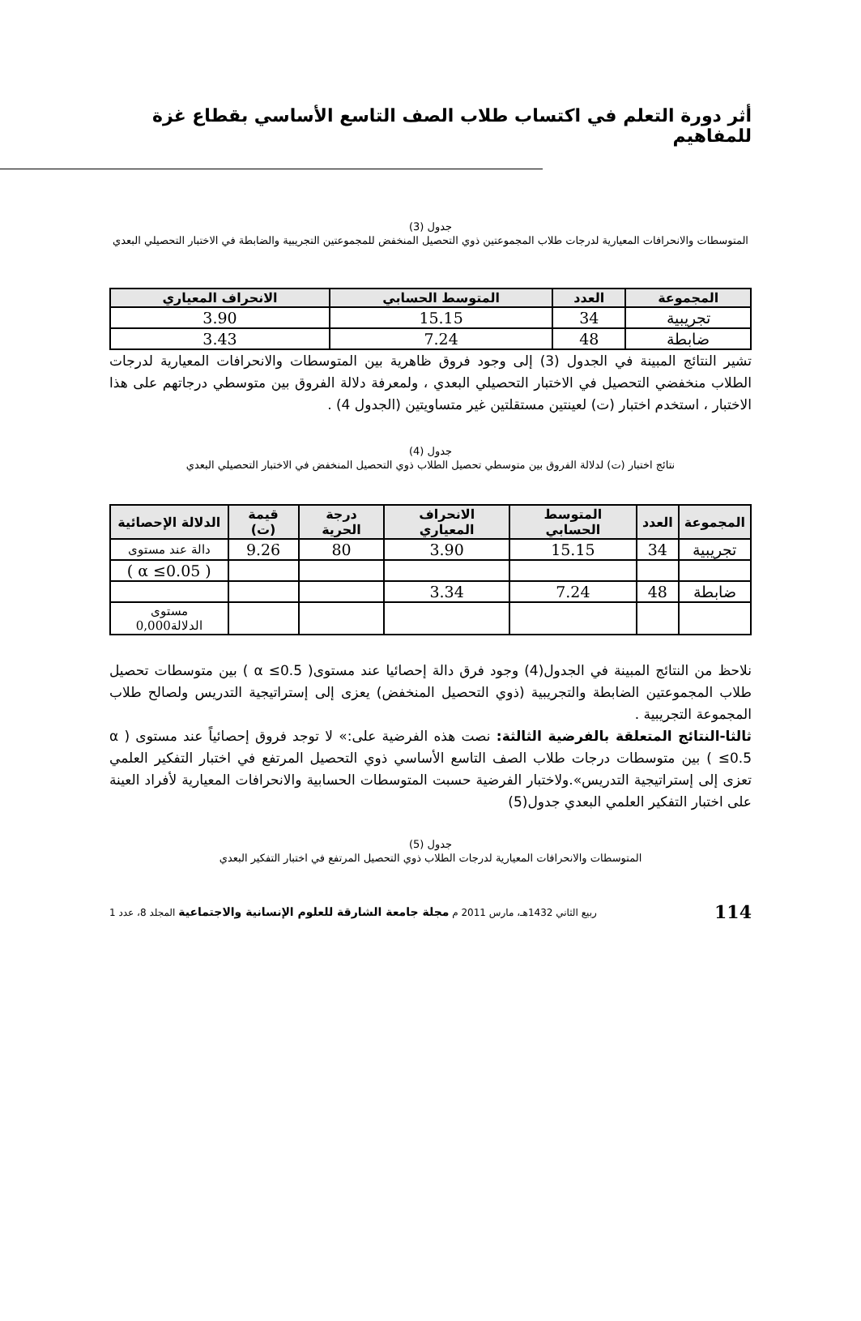أثر دورة التعلم في اكتساب طلاب الصف التاسع الأساسي بقطاع غزة للمفاهيم
جدول (3)
المتوسطات والانحرافات المعيارية لدرجات طلاب المجموعتين ذوي التحصيل المنخفض للمجموعتين التجريبية والضابطة في الاختبار التحصيلي البعدي
| المجموعة | العدد | المتوسط الحسابي | الانحراف المعياري |
| --- | --- | --- | --- |
| تجريبية | 34 | 15.15 | 3.90 |
| ضابطة | 48 | 7.24 | 3.43 |
تشير النتائج المبينة في الجدول (3) إلى وجود فروق ظاهرية بين المتوسطات والانحرافات المعيارية لدرجات الطلاب منخفضي التحصيل في الاختبار التحصيلي البعدي ، ولمعرفة دلالة الفروق بين متوسطي درجاتهم على هذا الاختبار ، استخدم اختبار (ت) لعينتين مستقلتين غير متساويتين (الجدول 4) .
جدول (4)
نتائج اختبار (ت) لدلالة الفروق بين متوسطي تحصيل الطلاب ذوي التحصيل المنخفض في الاختبار التحصيلي البعدي
| المجموعة | العدد | المتوسط الحسابي | الانحراف المعياري | درجة الحرية | قيمة (ت) | الدلالة الإحصائية |
| --- | --- | --- | --- | --- | --- | --- |
| تجريبية | 34 | 15.15 | 3.90 | 80 | 9.26 | دالة عند مستوى |
| | | | | | | ( α ≤0.05 ) |
| ضابطة | 48 | 7.24 | 3.34 | | | |
| | | | | | | مستوى الدلالة0,000 |
نلاحظ من النتائج المبينة في الجدول(4) وجود فرق دالة إحصائيا عند مستوى( α ≤0.5 ) بين متوسطات تحصيل طلاب المجموعتين الضابطة والتجريبية (ذوي التحصيل المنخفض) يعزى إلى إستراتيجية التدريس ولصالح طلاب المجموعة التجريبية .
ثالثا-النتائج المتعلقة بالفرضية الثالثة: نصت هذه الفرضية على:» لا توجد فروق إحصائياً عند مستوى ( α ≤0.5 ) بين متوسطات درجات طلاب الصف التاسع الأساسي ذوي التحصيل المرتفع في اختبار التفكير العلمي تعزى إلى إستراتيجية التدريس».ولاختبار الفرضية حسبت المتوسطات الحسابية والانحرافات المعيارية لأفراد العينة على اختبار التفكير العلمي البعدي جدول(5)
جدول (5)
المتوسطات والانحرافات المعيارية لدرجات الطلاب ذوي التحصيل المرتفع في اختبار التفكير البعدي
114 ربيع الثاني 1432هـ، مارس 2011 م مجلة جامعة الشارقة للعلوم الإنسانية والاجتماعية المجلد 8، عدد 1